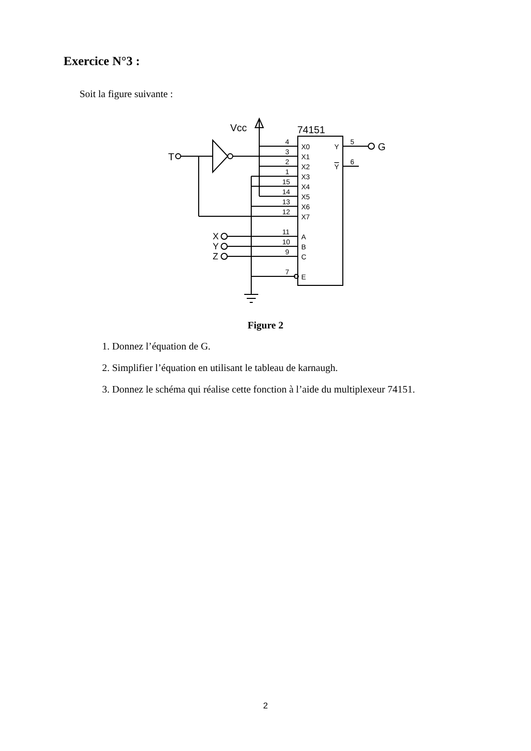Exercice N°3 :
Soit la figure suivante :
Vcc
74151
T
G
X
Y
Z
4
3
2
1
15
14
13
12
11
10
9
7
X0
X1
X2
X3
X4
X5
X6
X7
A
B
C
E
Y
Y
5
6
Figure 2
1. Donnez l’équation de G.
2. Simplifier l’équation en utilisant le tableau de karnaugh.
3. Donnez le schéma qui réalise cette fonction à l’aide du multiplexeur 74151.
2